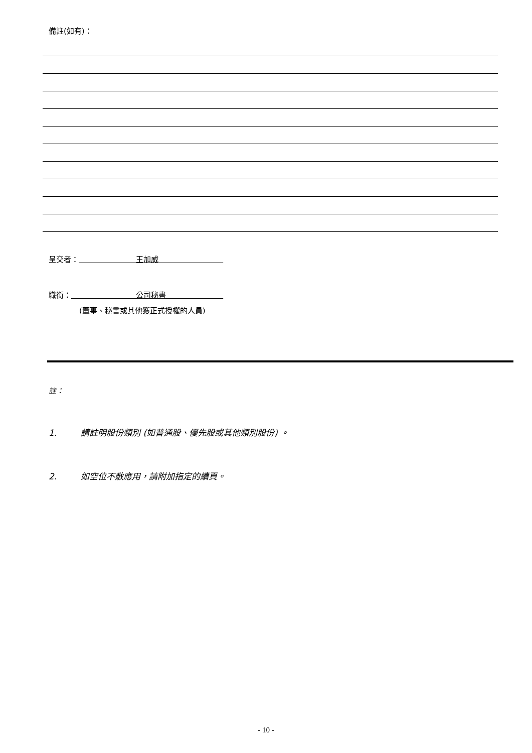備註(如有)：
呈交者： 王加威
職銜： 公司秘書
(董事、秘書或其他獲正式授權的人員)
註：
1. 請註明股份類別 (如普通股、優先股或其他類別股份) 。
2. 如空位不敷應用，請附加指定的續頁。
- 10 -